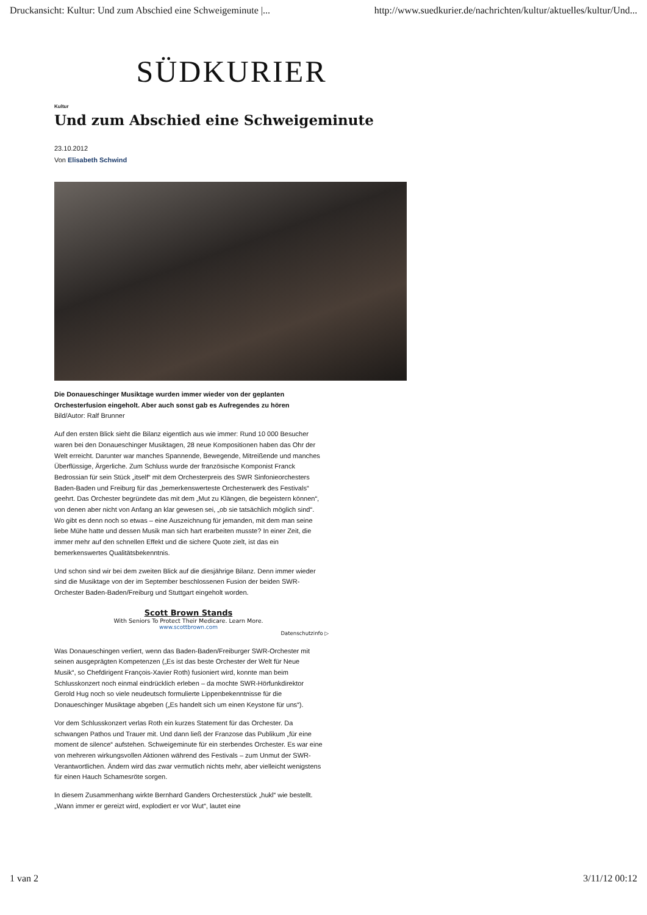Druckansicht: Kultur: Und zum Abschied eine Schweigeminute |... http://www.suedkurier.de/nachrichten/kultur/aktuelles/kultur/Und...
SÜDKURIER
Kultur
Und zum Abschied eine Schweigeminute
23.10.2012
Von Elisabeth Schwind
Die Donaueschinger Musiktage wurden immer wieder von der geplanten Orchesterfusion eingeholt. Aber auch sonst gab es Aufregendes zu hören
Bild/Autor: Ralf Brunner
Auf den ersten Blick sieht die Bilanz eigentlich aus wie immer: Rund 10 000 Besucher waren bei den Donaueschinger Musiktagen, 28 neue Kompositionen haben das Ohr der Welt erreicht. Darunter war manches Spannende, Bewegende, Mitreißende und manches Überflüssige, Ärgerliche. Zum Schluss wurde der französische Komponist Franck Bedrossian für sein Stück „itself“ mit dem Orchesterpreis des SWR Sinfonieorchesters Baden-Baden und Freiburg für das „bemerkenswerteste Orchesterwerk des Festivals“ geehrt. Das Orchester begründete das mit dem „Mut zu Klängen, die begeistern können“, von denen aber nicht von Anfang an klar gewesen sei, „ob sie tatsächlich möglich sind“. Wo gibt es denn noch so etwas – eine Auszeichnung für jemanden, mit dem man seine liebe Mühe hatte und dessen Musik man sich hart erarbeiten musste? In einer Zeit, die immer mehr auf den schnellen Effekt und die sichere Quote zielt, ist das ein bemerkenswertes Qualitätsbekenntnis.
Und schon sind wir bei dem zweiten Blick auf die diesjährige Bilanz. Denn immer wieder sind die Musiktage von der im September beschlossenen Fusion der beiden SWR-Orchester Baden-Baden/Freiburg und Stuttgart eingeholt worden.
Scott Brown Stands
With Seniors To Protect Their Medicare. Learn More.
www.scottbrown.com
Datenschutzinfo ▷
Was Donaueschingen verliert, wenn das Baden-Baden/Freiburger SWR-Orchester mit seinen ausgeprägten Kompetenzen („Es ist das beste Orchester der Welt für Neue Musik“, so Chefdirigent François-Xavier Roth) fusioniert wird, konnte man beim Schlusskonzert noch einmal eindrücklich erleben – da mochte SWR-Hörfunkdirektor Gerold Hug noch so viele neudeutsch formulierte Lippenbekenntnisse für die Donaueschinger Musiktage abgeben („Es handelt sich um einen Keystone für uns“).
Vor dem Schlusskonzert verlas Roth ein kurzes Statement für das Orchester. Da schwangen Pathos und Trauer mit. Und dann ließ der Franzose das Publikum „für eine moment de silence“ aufstehen. Schweigeminute für ein sterbendes Orchester. Es war eine von mehreren wirkungsvollen Aktionen während des Festivals – zum Unmut der SWR-Verantwortlichen. Ändern wird das zwar vermutlich nichts mehr, aber vielleicht wenigstens für einen Hauch Schamesröte sorgen.
In diesem Zusammenhang wirkte Bernhard Ganders Orchesterstück „hukl“ wie bestellt. „Wann immer er gereizt wird, explodiert er vor Wut“, lautet eine
1 van 2 3/11/12 00:12